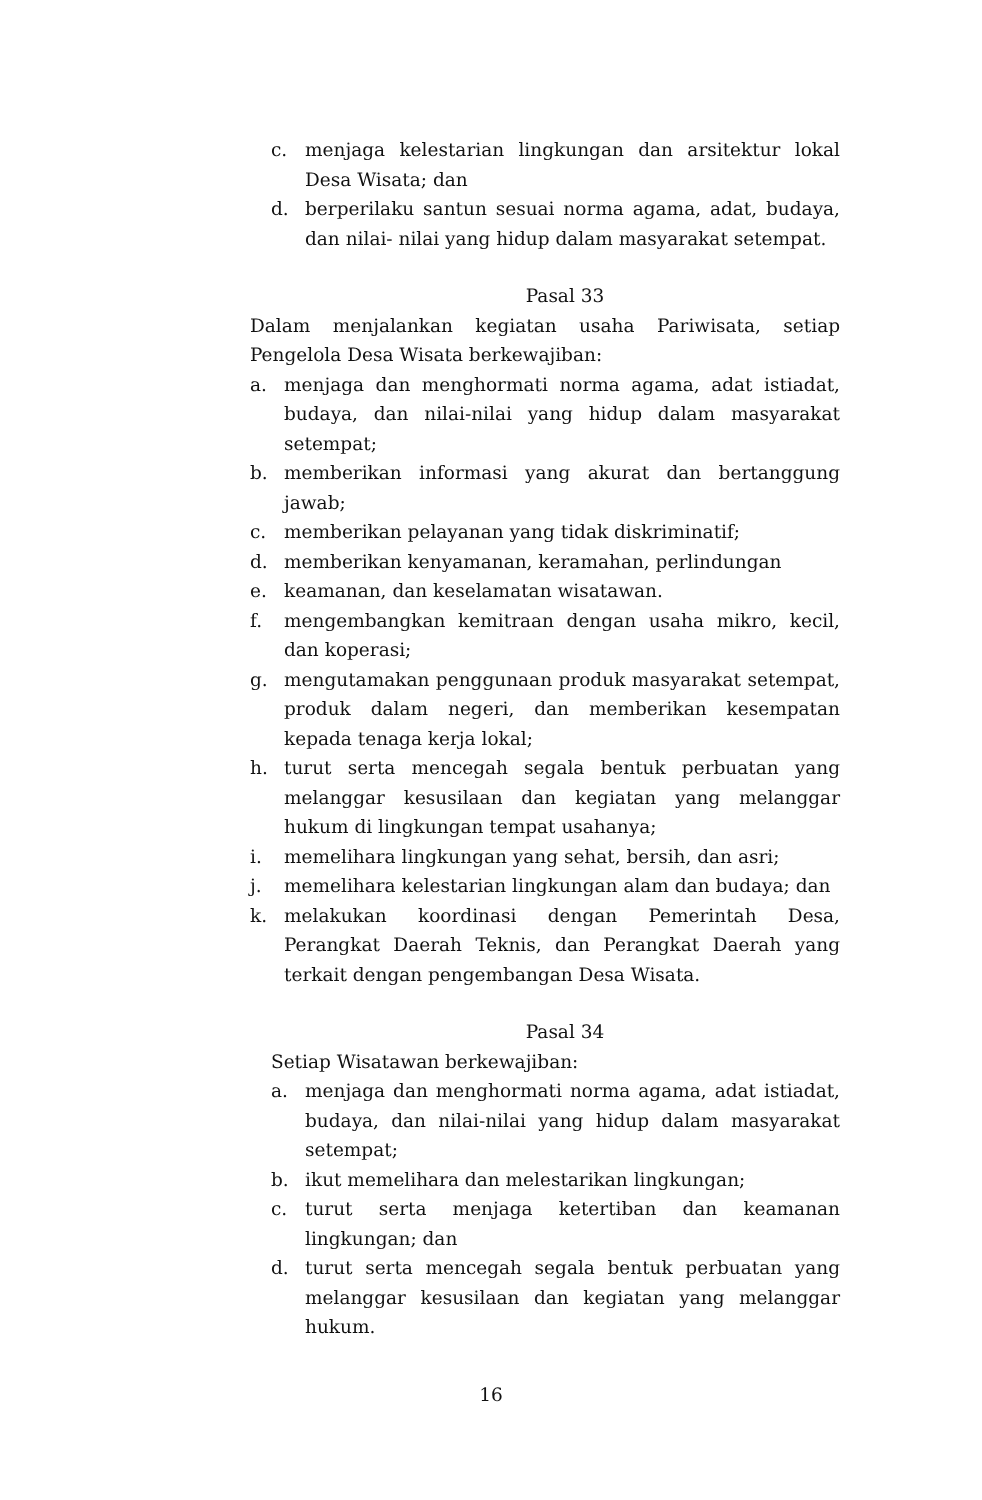c. menjaga kelestarian lingkungan dan arsitektur lokal Desa Wisata; dan
d. berperilaku santun sesuai norma agama, adat, budaya, dan nilai- nilai yang hidup dalam masyarakat setempat.
Pasal 33
Dalam menjalankan kegiatan usaha Pariwisata, setiap Pengelola Desa Wisata berkewajiban:
a. menjaga dan menghormati norma agama, adat istiadat, budaya, dan nilai-nilai yang hidup dalam masyarakat setempat;
b. memberikan informasi yang akurat dan bertanggung jawab;
c. memberikan pelayanan yang tidak diskriminatif;
d. memberikan kenyamanan, keramahan, perlindungan
e. keamanan, dan keselamatan wisatawan.
f. mengembangkan kemitraan dengan usaha mikro, kecil, dan koperasi;
g. mengutamakan penggunaan produk masyarakat setempat, produk dalam negeri, dan memberikan kesempatan kepada tenaga kerja lokal;
h. turut serta mencegah segala bentuk perbuatan yang melanggar kesusilaan dan kegiatan yang melanggar hukum di lingkungan tempat usahanya;
i. memelihara lingkungan yang sehat, bersih, dan asri;
j. memelihara kelestarian lingkungan alam dan budaya; dan
k. melakukan koordinasi dengan Pemerintah Desa, Perangkat Daerah Teknis, dan Perangkat Daerah yang terkait dengan pengembangan Desa Wisata.
Pasal 34
Setiap Wisatawan berkewajiban:
a. menjaga dan menghormati norma agama, adat istiadat, budaya, dan nilai-nilai yang hidup dalam masyarakat setempat;
b. ikut memelihara dan melestarikan lingkungan;
c. turut serta menjaga ketertiban dan keamanan lingkungan; dan
d. turut serta mencegah segala bentuk perbuatan yang melanggar kesusilaan dan kegiatan yang melanggar hukum.
16